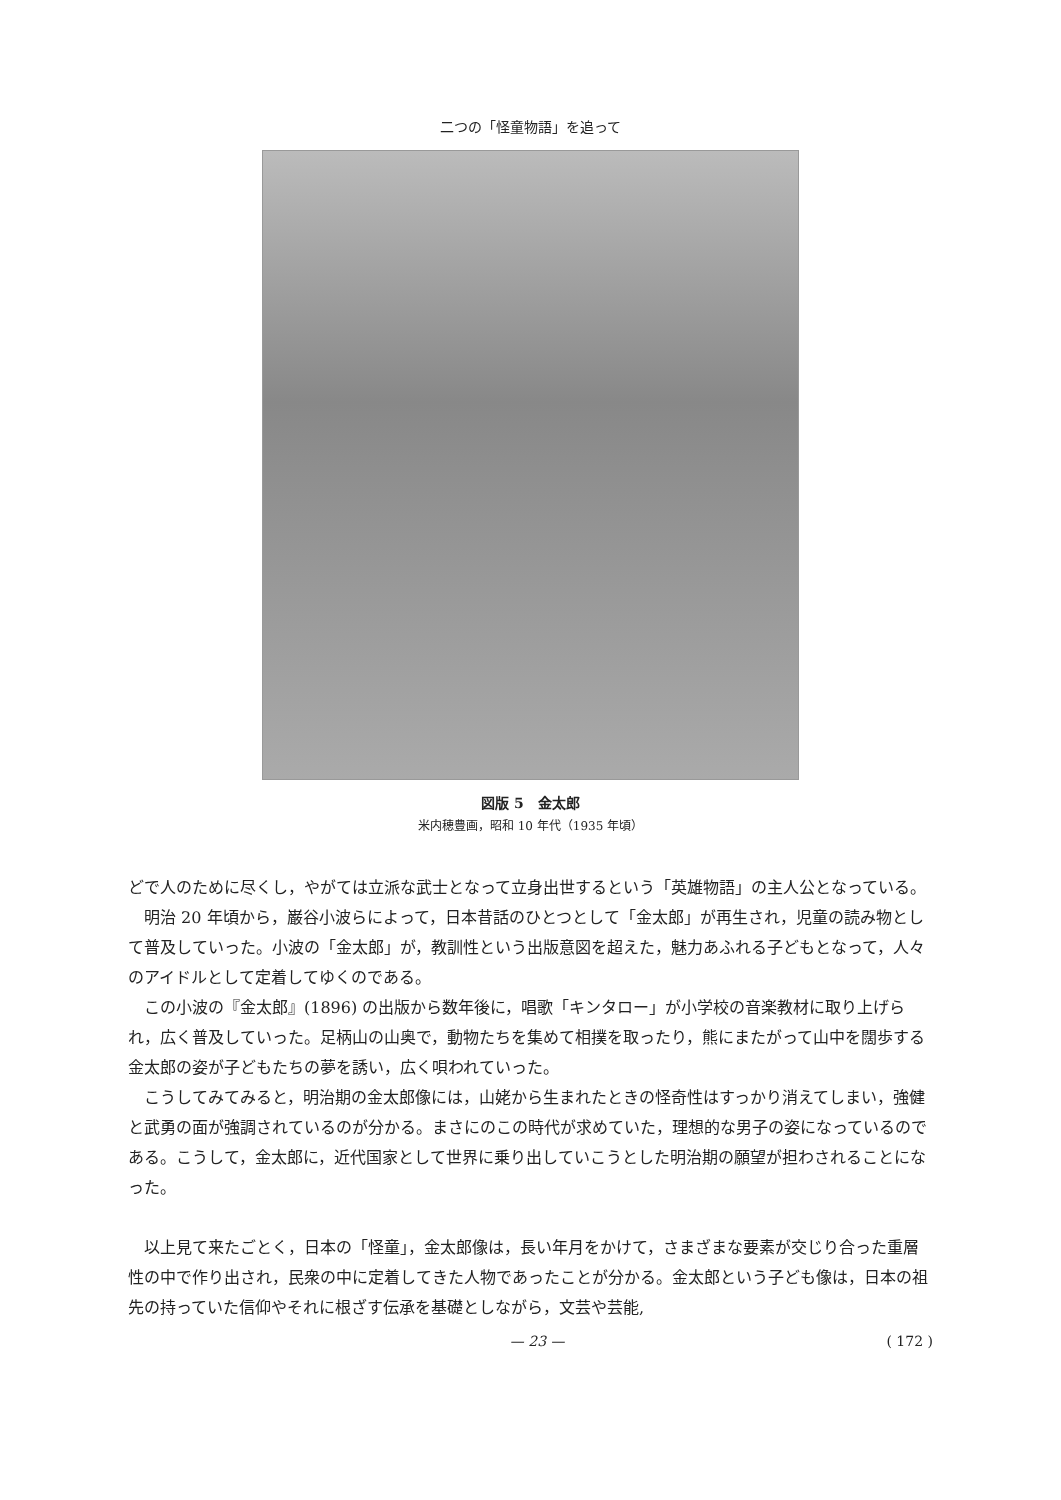二つの「怪童物語」を追って
図版 5　金太郎
米内穂豊画，昭和 10 年代（1935 年頃）
どで人のために尽くし，やがては立派な武士となって立身出世するという「英雄物語」の主人公となっている。
明治 20 年頃から，巌谷小波らによって，日本昔話のひとつとして「金太郎」が再生され，児童の読み物として普及していった。小波の「金太郎」が，教訓性という出版意図を超えた，魅力あふれる子どもとなって，人々のアイドルとして定着してゆくのである。
この小波の『金太郎』(1896) の出版から数年後に，唱歌「キンタロー」が小学校の音楽教材に取り上げられ，広く普及していった。足柄山の山奥で，動物たちを集めて相撲を取ったり，熊にまたがって山中を闊歩する金太郎の姿が子どもたちの夢を誘い，広く唄われていった。
こうしてみてみると，明治期の金太郎像には，山姥から生まれたときの怪奇性はすっかり消えてしまい，強健と武勇の面が強調されているのが分かる。まさにのこの時代が求めていた，理想的な男子の姿になっているのである。こうして，金太郎に，近代国家として世界に乗り出していこうとした明治期の願望が担わされることになった。
以上見て来たごとく，日本の「怪童」，金太郎像は，長い年月をかけて，さまざまな要素が交じり合った重層性の中で作り出され，民衆の中に定着してきた人物であったことが分かる。金太郎という子ども像は，日本の祖先の持っていた信仰やそれに根ざす伝承を基礎としながら，文芸や芸能,
— 23 — ( 172 )